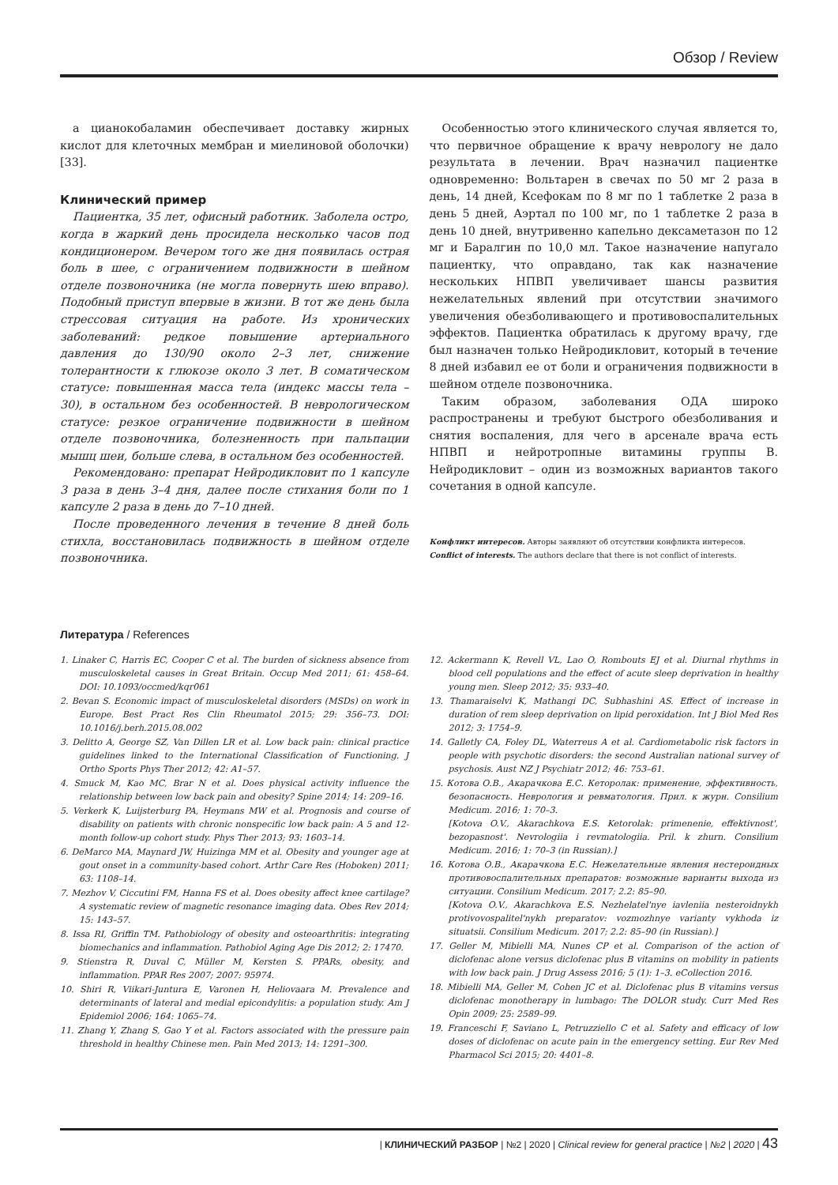Обзор / Review
а цианокобаламин обеспечивает доставку жирных кислот для клеточных мембран и миелиновой оболочки) [33].
Клинический пример
Пациентка, 35 лет, офисный работник. Заболела остро, когда в жаркий день просидела несколько часов под кондиционером. Вечером того же дня появилась острая боль в шее, с ограничением подвижности в шейном отделе позвоночника (не могла повернуть шею вправо). Подобный приступ впервые в жизни. В тот же день была стрессовая ситуация на работе. Из хронических заболеваний: редкое повышение артериального давления до 130/90 около 2–3 лет, снижение толерантности к глюкозе около 3 лет. В соматическом статусе: повышенная масса тела (индекс массы тела – 30), в остальном без особенностей. В неврологическом статусе: резкое ограничение подвижности в шейном отделе позвоночника, болезненность при пальпации мышц шеи, больше слева, в остальном без особенностей.
Рекомендовано: препарат Нейродикловит по 1 капсуле 3 раза в день 3–4 дня, далее после стихания боли по 1 капсуле 2 раза в день до 7–10 дней.
После проведенного лечения в течение 8 дней боль стихла, восстановилась подвижность в шейном отделе позвоночника.
Особенностью этого клинического случая является то, что первичное обращение к врачу неврологу не дало результата в лечении. Врач назначил пациентке одновременно: Вольтарен в свечах по 50 мг 2 раза в день, 14 дней, Ксефокам по 8 мг по 1 таблетке 2 раза в день 5 дней, Аэртал по 100 мг, по 1 таблетке 2 раза в день 10 дней, внутривенно капельно дексаметазон по 12 мг и Баралгин по 10,0 мл. Такое назначение напугало пациентку, что оправдано, так как назначение нескольких НПВП увеличивает шансы развития нежелательных явлений при отсутствии значимого увеличения обезболивающего и противовоспалительных эффектов. Пациентка обратилась к другому врачу, где был назначен только Нейродикловит, который в течение 8 дней избавил ее от боли и ограничения подвижности в шейном отделе позвоночника.
Таким образом, заболевания ОДА широко распространены и требуют быстрого обезболивания и снятия воспаления, для чего в арсенале врача есть НПВП и нейротропные витамины группы В. Нейродикловит – один из возможных вариантов такого сочетания в одной капсуле.
Конфликт интересов. Авторы заявляют об отсутствии конфликта интересов.
Conflict of interests. The authors declare that there is not conflict of interests.
Литература / References
1. Linaker C, Harris EC, Cooper C et al. The burden of sickness absence from musculoskeletal causes in Great Britain. Occup Med 2011; 61: 458–64. DOI: 10.1093/occmed/kqr061
2. Bevan S. Economic impact of musculoskeletal disorders (MSDs) on work in Europe. Best Pract Res Clin Rheumatol 2015; 29: 356–73. DOI: 10.1016/j.berh.2015.08.002
3. Delitto A, George SZ, Van Dillen LR et al. Low back pain: clinical practice guidelines linked to the International Classification of Functioning. J Ortho Sports Phys Ther 2012; 42: A1–57.
4. Smuck M, Kao MC, Brar N et al. Does physical activity influence the relationship between low back pain and obesity? Spine 2014; 14: 209–16.
5. Verkerk K, Luijsterburg PA, Heymans MW et al. Prognosis and course of disability on patients with chronic nonspecific low back pain: A 5 and 12-month follow-up cohort study. Phys Ther 2013; 93: 1603–14.
6. DeMarco MA, Maynard JW, Huizinga MM et al. Obesity and younger age at gout onset in a community-based cohort. Arthr Care Res (Hoboken) 2011; 63: 1108–14.
7. Mezhov V, Ciccutini FM, Hanna FS et al. Does obesity affect knee cartilage? A systematic review of magnetic resonance imaging data. Obes Rev 2014; 15: 143–57.
8. Issa RI, Griffin TM. Pathobiology of obesity and osteoarthritis: integrating biomechanics and inflammation. Pathobiol Aging Age Dis 2012; 2: 17470.
9. Stienstra R, Duval C, Müller M, Kersten S. PPARs, obesity, and inflammation. PPAR Res 2007; 2007: 95974.
10. Shiri R, Viikari-Juntura E, Varonen H, Heliovaara M. Prevalence and determinants of lateral and medial epicondylitis: a population study. Am J Epidemiol 2006; 164: 1065–74.
11. Zhang Y, Zhang S, Gao Y et al. Factors associated with the pressure pain threshold in healthy Chinese men. Pain Med 2013; 14: 1291–300.
12. Ackermann K, Revell VL, Lao O, Rombouts EJ et al. Diurnal rhythms in blood cell populations and the effect of acute sleep deprivation in healthy young men. Sleep 2012; 35: 933–40.
13. Thamaraiselvi K, Mathangi DC, Subhashini AS. Effect of increase in duration of rem sleep deprivation on lipid peroxidation. Int J Biol Med Res 2012; 3: 1754–9.
14. Galletly CA, Foley DL, Waterreus A et al. Cardiometabolic risk factors in people with psychotic disorders: the second Australian national survey of psychosis. Aust NZ J Psychiatr 2012; 46: 753–61.
15. Котова О.В., Акарачкова Е.С. Кеторолак: применение, эффективность, безопасность. Неврология и ревматология. Прил. к журн. Consilium Medicum. 2016; 1: 70–3.
[Kotova O.V., Akarachkova E.S. Ketorolak: primenenie, effektivnost', bezopasnost'. Nevrologiia i revmatologiia. Pril. k zhurn. Consilium Medicum. 2016; 1: 70–3 (in Russian).]
16. Котова О.В., Акарачкова Е.С. Нежелательные явления нестероидных противовоспалительных препаратов: возможные варианты выхода из ситуации. Consilium Medicum. 2017; 2.2: 85–90.
[Kotova O.V., Akarachkova E.S. Nezhelatel'nye iavleniia nesteroidnykh protivovospalitel'nykh preparatov: vozmozhnye varianty vykhoda iz situatsii. Consilium Medicum. 2017; 2.2: 85–90 (in Russian).]
17. Geller M, Mibielli MA, Nunes CP et al. Comparison of the action of diclofenac alone versus diclofenac plus B vitamins on mobility in patients with low back pain. J Drug Assess 2016; 5 (1): 1–3. eCollection 2016.
18. Mibielli MA, Geller M, Cohen JC et al. Diclofenac plus B vitamins versus diclofenac monotherapy in lumbago: The DOLOR study. Curr Med Res Opin 2009; 25: 2589–99.
19. Franceschi F, Saviano L, Petruzziello C et al. Safety and efficacy of low doses of diclofenac on acute pain in the emergency setting. Eur Rev Med Pharmacol Sci 2015; 20: 4401–8.
| КЛИНИЧЕСКИЙ РАЗБОР | №2 | 2020 | Clinical review for general practice | №2 | 2020 | 43